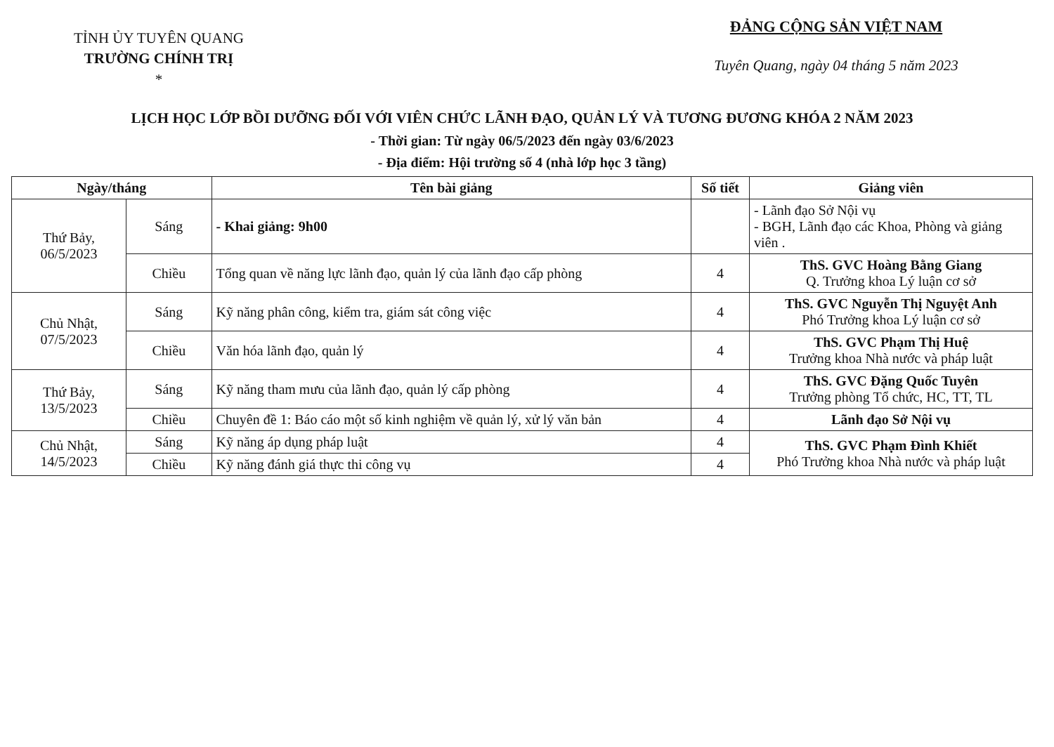TỈNH ỦY TUYÊN QUANG
TRƯỜNG CHÍNH TRỊ
*
ĐẢNG CỘNG SẢN VIỆT NAM
Tuyên Quang, ngày 04 tháng 5 năm 2023
LỊCH HỌC LỚP BỒI DƯỠNG ĐỐI VỚI VIÊN CHỨC LÃNH ĐẠO, QUẢN LÝ VÀ TƯƠNG ĐƯƠNG KHÓA 2 NĂM 2023
- Thời gian: Từ ngày 06/5/2023 đến ngày 03/6/2023
- Địa điểm: Hội trường số 4 (nhà lớp học 3 tầng)
| Ngày/tháng | | Tên bài giảng | Số tiết | Giảng viên |
| --- | --- | --- | --- | --- |
| Thứ Bảy, 06/5/2023 | Sáng | - Khai giảng: 9h00 | | - Lãnh đạo Sở Nội vụ - BGH, Lãnh đạo các Khoa, Phòng và giảng viên . |
| | Chiều | Tổng quan về năng lực lãnh đạo, quản lý của lãnh đạo cấp phòng | 4 | ThS. GVC Hoàng Bằng Giang Q. Trưởng khoa Lý luận cơ sở |
| Chủ Nhật, 07/5/2023 | Sáng | Kỹ năng phân công, kiểm tra, giám sát công việc | 4 | ThS. GVC Nguyễn Thị Nguyệt Anh Phó Trưởng khoa Lý luận cơ sở |
| | Chiều | Văn hóa lãnh đạo, quản lý | 4 | ThS. GVC Phạm Thị Huệ Trưởng khoa Nhà nước và pháp luật |
| Thứ Bảy, 13/5/2023 | Sáng | Kỹ năng tham mưu của lãnh đạo, quản lý cấp phòng | 4 | ThS. GVC Đặng Quốc Tuyên Trưởng phòng Tổ chức, HC, TT, TL |
| | Chiều | Chuyên đề 1: Báo cáo một số kinh nghiệm về quản lý, xử lý văn bản | 4 | Lãnh đạo Sở Nội vụ |
| Chủ Nhật, 14/5/2023 | Sáng | Kỹ năng áp dụng pháp luật | 4 | ThS. GVC Phạm Đình Khiết Phó Trưởng khoa Nhà nước và pháp luật |
| | Chiều | Kỹ năng đánh giá thực thi công vụ | 4 | |